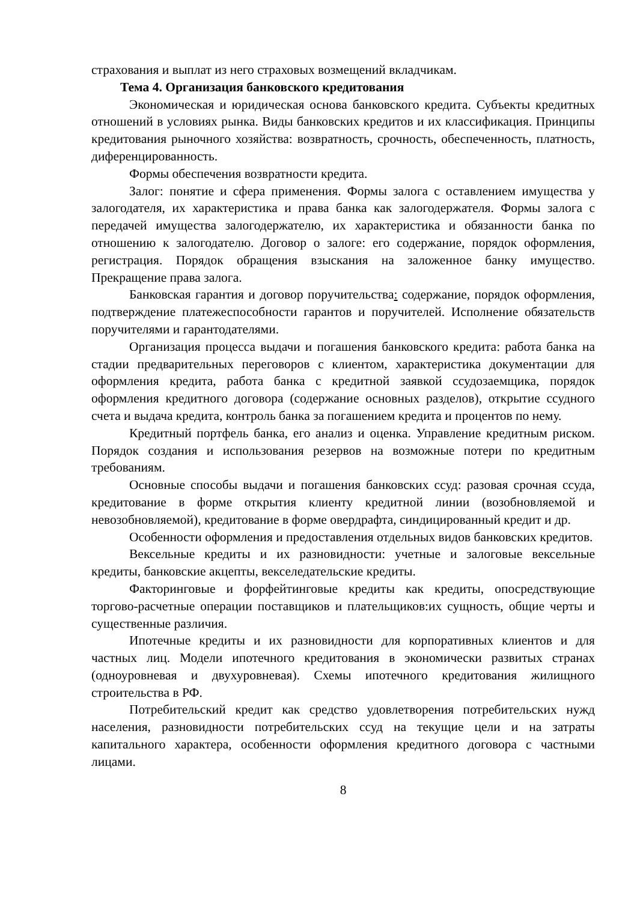страхования и выплат из него страховых возмещений вкладчикам.
Тема 4. Организация банковского кредитования
Экономическая и юридическая основа банковского кредита. Субъекты кредитных отношений в условиях рынка. Виды банковских кредитов и их классификация. Принципы кредитования рыночного хозяйства: возвратность, срочность, обеспеченность, платность, диференцированность.
Формы обеспечения возвратности кредита.
Залог: понятие и сфера применения. Формы залога с оставлением имущества у залогодателя, их характеристика и права банка как залогодержателя. Формы залога с передачей имущества залогодержателю, их характеристика и обязанности банка по отношению к залогодателю. Договор о залоге: его содержание, порядок оформления, регистрация. Порядок обращения взыскания на заложенное банку имущество. Прекращение права залога.
Банковская гарантия и договор поручительства: содержание, порядок оформления, подтверждение платежеспособности гарантов и поручителей. Исполнение обязательств поручителями и гарантодателями.
Организация процесса выдачи и погашения банковского кредита: работа банка на стадии предварительных переговоров с клиентом, характеристика документации для оформления кредита, работа банка с кредитной заявкой ссудозаемщика, порядок оформления кредитного договора (содержание основных разделов), открытие ссудного счета и выдача кредита, контроль банка за погашением кредита и процентов по нему.
Кредитный портфель банка, его анализ и оценка. Управление кредитным риском. Порядок создания и использования резервов на возможные потери по кредитным требованиям.
Основные способы выдачи и погашения банковских ссуд: разовая срочная ссуда, кредитование в форме открытия клиенту кредитной линии (возобновляемой и невозобновляемой), кредитование в форме овердрафта, синдицированный кредит и др.
Особенности оформления и предоставления отдельных видов банковских кредитов.
Вексельные кредиты и их разновидности: учетные и залоговые вексельные кредиты, банковские акцепты, векселедательские кредиты.
Факторинговые и форфейтинговые кредиты как кредиты, опосредствующие торгово-расчетные операции поставщиков и плательщиков:их сущность, общие черты и существенные различия.
Ипотечные кредиты и их разновидности для корпоративных клиентов и для частных лиц. Модели ипотечного кредитования в экономически развитых странах (одноуровневая и двухуровневая). Схемы ипотечного кредитования жилищного строительства в РФ.
Потребительский кредит как средство удовлетворения потребительских нужд населения, разновидности потребительских ссуд на текущие цели и на затраты капитального характера, особенности оформления кредитного договора с частными лицами.
8